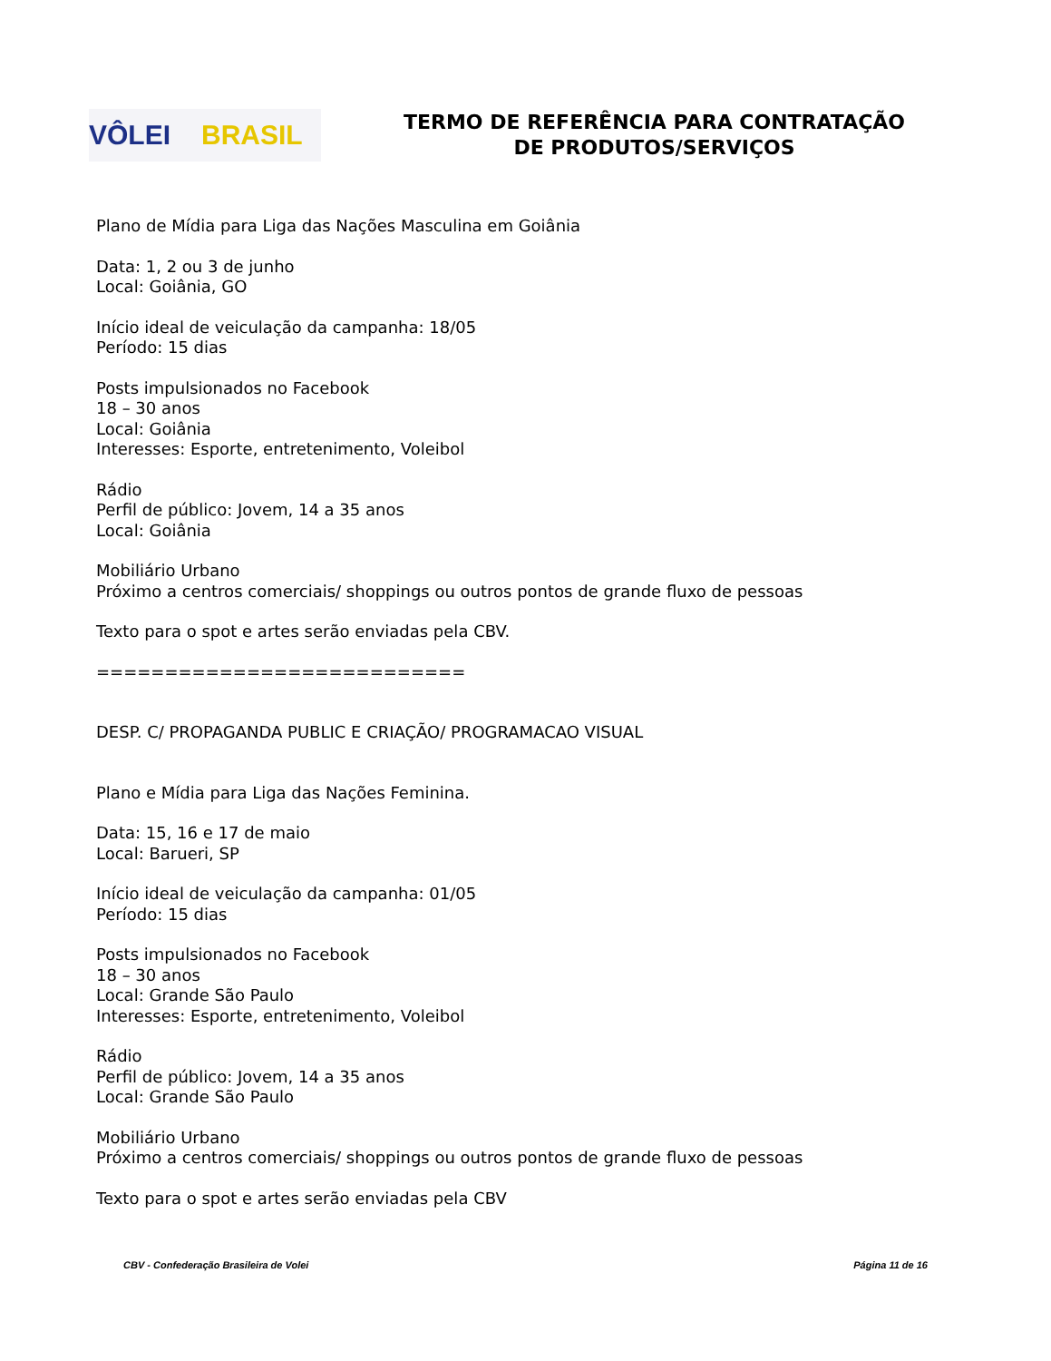VÔLEI BRASIL
TERMO DE REFERÊNCIA PARA CONTRATAÇÃO
DE PRODUTOS/SERVIÇOS
Plano de Mídia para Liga das Nações Masculina em Goiânia
Data: 1, 2 ou 3 de junho
Local: Goiânia, GO
Início ideal de veiculação da campanha: 18/05
Período: 15 dias
Posts impulsionados no Facebook
18 – 30 anos
Local: Goiânia
Interesses: Esporte, entretenimento, Voleibol
Rádio
Perfil de público: Jovem, 14 a 35 anos
Local: Goiânia
Mobiliário Urbano
Próximo a centros comerciais/ shoppings ou outros pontos de grande fluxo de pessoas
Texto para o spot e artes serão enviadas pela CBV.
===========================
DESP. C/ PROPAGANDA PUBLIC E CRIAÇÃO/ PROGRAMACAO VISUAL
Plano e Mídia para Liga das Nações Feminina.
Data: 15, 16 e 17 de maio
Local: Barueri, SP
Início ideal de veiculação da campanha: 01/05
Período: 15 dias
Posts impulsionados no Facebook
18 – 30 anos
Local: Grande São Paulo
Interesses: Esporte, entretenimento, Voleibol
Rádio
Perfil de público: Jovem, 14 a 35 anos
Local: Grande São Paulo
Mobiliário Urbano
Próximo a centros comerciais/ shoppings ou outros pontos de grande fluxo de pessoas
Texto para o spot e artes serão enviadas pela CBV
CBV - Confederação Brasileira de Volei Página 11 de 16